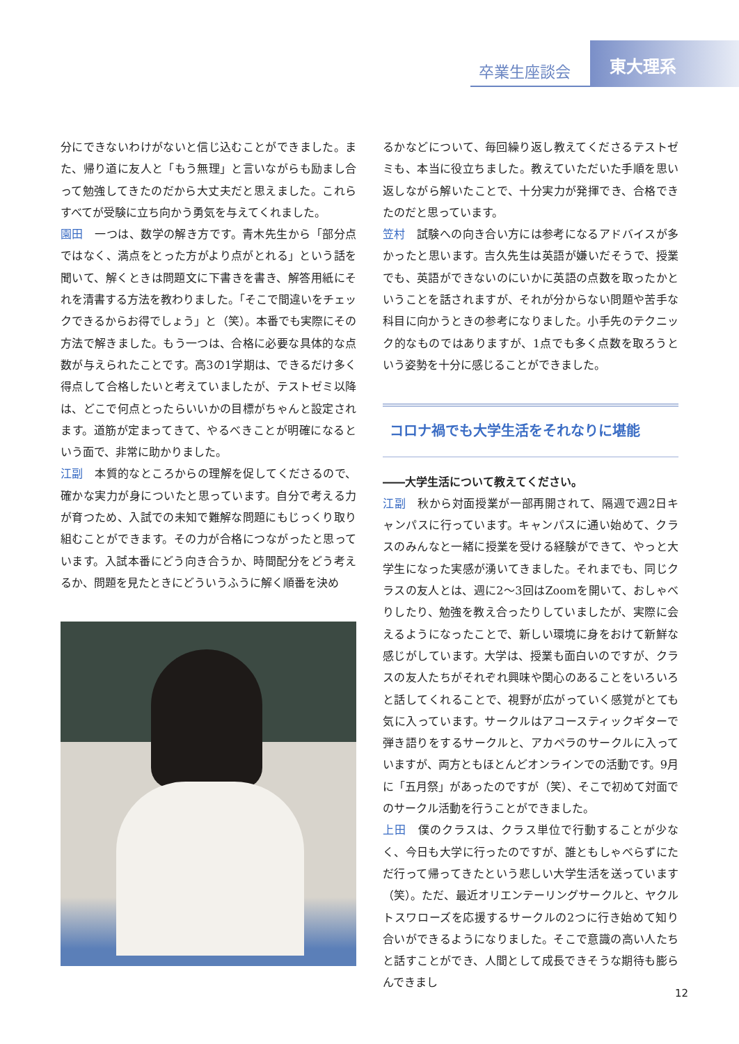卒業生座談会
東大理系
分にできないわけがないと信じ込むことができました。また、帰り道に友人と「もう無理」と言いながらも励まし合って勉強してきたのだから大丈夫だと思えました。これらすべてが受験に立ち向かう勇気を与えてくれました。
園田　一つは、数学の解き方です。青木先生から「部分点ではなく、満点をとった方がより点がとれる」という話を聞いて、解くときは問題文に下書きを書き、解答用紙にそれを清書する方法を教わりました。「そこで間違いをチェックできるからお得でしょう」と（笑）。本番でも実際にその方法で解きました。もう一つは、合格に必要な具体的な点数が与えられたことです。高3の1学期は、できるだけ多く得点して合格したいと考えていましたが、テストゼミ以降は、どこで何点とったらいいかの目標がちゃんと設定されます。道筋が定まってきて、やるべきことが明確になるという面で、非常に助かりました。
江副　本質的なところからの理解を促してくださるので、確かな実力が身についたと思っています。自分で考える力が育つため、入試での未知で難解な問題にもじっくり取り組むことができます。その力が合格につながったと思っています。入試本番にどう向き合うか、時間配分をどう考えるか、問題を見たときにどういうふうに解く順番を決め
るかなどについて、毎回繰り返し教えてくださるテストゼミも、本当に役立ちました。教えていただいた手順を思い返しながら解いたことで、十分実力が発揮でき、合格できたのだと思っています。
笠村　試験への向き合い方には参考になるアドバイスが多かったと思います。吉久先生は英語が嫌いだそうで、授業でも、英語ができないのにいかに英語の点数を取ったかということを話されますが、それが分からない問題や苦手な科目に向かうときの参考になりました。小手先のテクニック的なものではありますが、1点でも多く点数を取ろうという姿勢を十分に感じることができました。
コロナ禍でも大学生活をそれなりに堪能
――大学生活について教えてください。
江副　秋から対面授業が一部再開されて、隔週で週2日キャンパスに行っています。キャンパスに通い始めて、クラスのみんなと一緒に授業を受ける経験ができて、やっと大学生になった実感が湧いてきました。それまでも、同じクラスの友人とは、週に2～3回はZoomを開いて、おしゃべりしたり、勉強を教え合ったりしていましたが、実際に会えるようになったことで、新しい環境に身をおけて新鮮な感じがしています。大学は、授業も面白いのですが、クラスの友人たちがそれぞれ興味や関心のあることをいろいろと話してくれることで、視野が広がっていく感覚がとても気に入っています。サークルはアコースティックギターで弾き語りをするサークルと、アカペラのサークルに入っていますが、両方ともほとんどオンラインでの活動です。9月に「五月祭」があったのですが（笑）、そこで初めて対面でのサークル活動を行うことができました。
上田　僕のクラスは、クラス単位で行動することが少なく、今日も大学に行ったのですが、誰ともしゃべらずにただ行って帰ってきたという悲しい大学生活を送っています（笑）。ただ、最近オリエンテーリングサークルと、ヤクルトスワローズを応援するサークルの2つに行き始めて知り合いができるようになりました。そこで意識の高い人たちと話すことができ、人間として成長できそうな期待も膨らんできまし
12